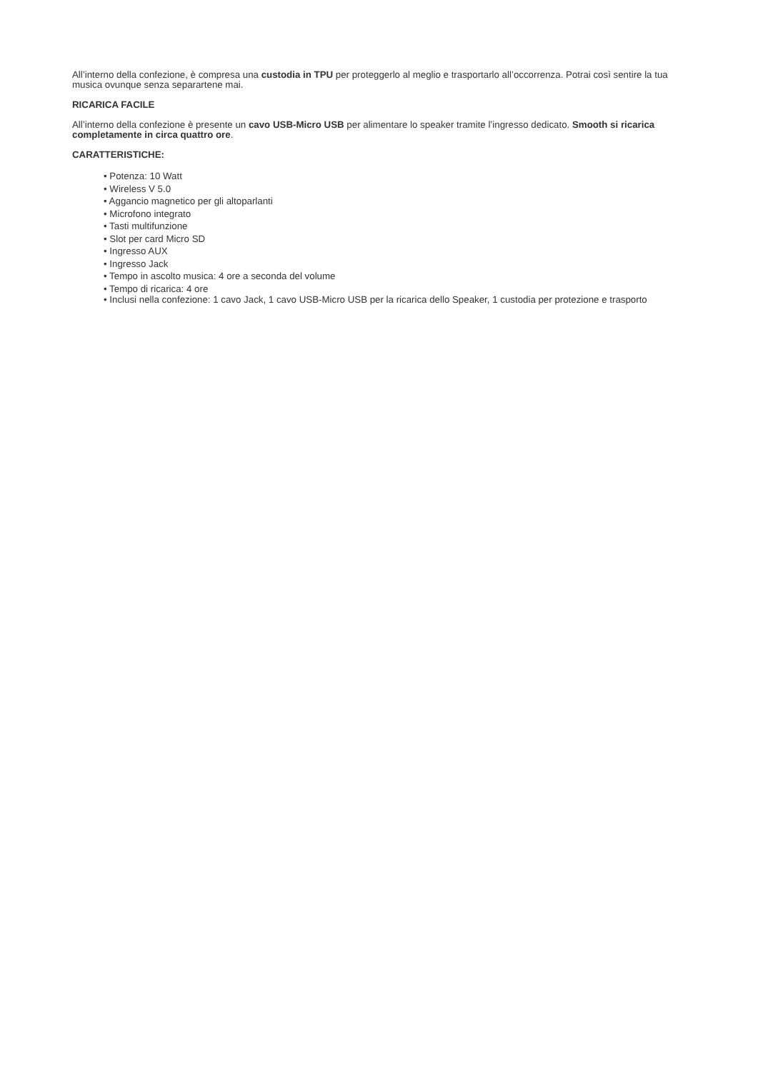All’interno della confezione, è compresa una custodia in TPU per proteggerlo al meglio e trasportarlo all’occorrenza. Potrai così sentire la tua musica ovunque senza separartene mai.
RICARICA FACILE
All’interno della confezione è presente un cavo USB-Micro USB per alimentare lo speaker tramite l’ingresso dedicato. Smooth si ricarica completamente in circa quattro ore.
CARATTERISTICHE:
• Potenza: 10 Watt
• Wireless V 5.0
• Aggancio magnetico per gli altoparlanti
• Microfono integrato
• Tasti multifunzione
• Slot per card Micro SD
• Ingresso AUX
• Ingresso Jack
• Tempo in ascolto musica: 4 ore a seconda del volume
• Tempo di ricarica: 4 ore
• Inclusi nella confezione: 1 cavo Jack, 1 cavo USB-Micro USB per la ricarica dello Speaker, 1 custodia per protezione e trasporto